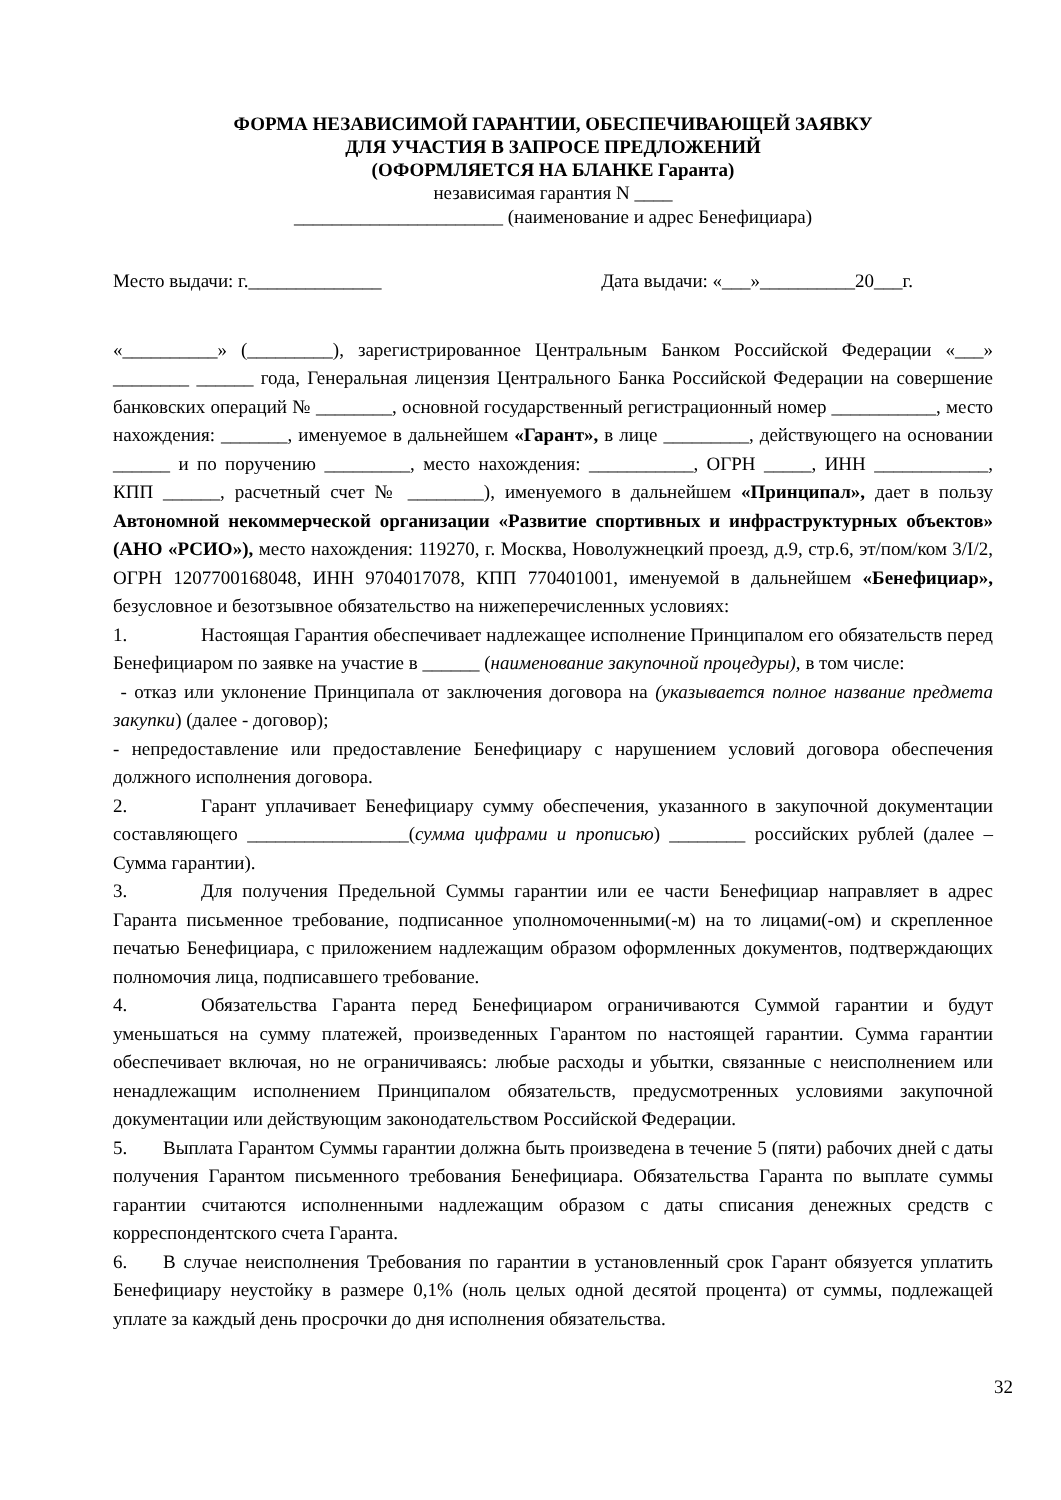ФОРМА НЕЗАВИСИМОЙ ГАРАНТИИ, ОБЕСПЕЧИВАЮЩЕЙ ЗАЯВКУ
ДЛЯ УЧАСТИЯ В ЗАПРОСЕ ПРЕДЛОЖЕНИЙ
(ОФОРМЛЯЕТСЯ НА БЛАНКЕ Гаранта)
независимая гарантия N ____
______________________ (наименование и адрес Бенефициара)
Место выдачи: г.______________ Дата выдачи: «___»__________20___г.
«__________» (_________), зарегистрированное Центральным Банком Российской Федерации «___» ________ ______ года, Генеральная лицензия Центрального Банка Российской Федерации на совершение банковских операций № ________, основной государственный регистрационный номер ___________, место нахождения: _______, именуемое в дальнейшем «Гарант», в лице _________, действующего на основании ______ и по поручению _________, место нахождения: ___________, ОГРН _____, ИНН ____________, КПП ______, расчетный счет № ________), именуемого в дальнейшем «Принципал», дает в пользу Автономной некоммерческой организации «Развитие спортивных и инфраструктурных объектов» (АНО «РСИО»), место нахождения: 119270, г. Москва, Новолужнецкий проезд, д.9, стр.6, эт/пом/ком 3/I/2, ОГРН 1207700168048, ИНН 9704017078, КПП 770401001, именуемой в дальнейшем «Бенефициар», безусловное и безотзывное обязательство на нижеперечисленных условиях:
1. Настоящая Гарантия обеспечивает надлежащее исполнение Принципалом его обязательств перед Бенефициаром по заявке на участие в ______ (наименование закупочной процедуры), в том числе:
- отказ или уклонение Принципала от заключения договора на (указывается полное название предмета закупки) (далее - договор);
- непредоставление или предоставление Бенефициару с нарушением условий договора обеспечения должного исполнения договора.
2. Гарант уплачивает Бенефициару сумму обеспечения, указанного в закупочной документации составляющего _________________(сумма цифрами и прописью) ________ российских рублей (далее – Сумма гарантии).
3. Для получения Предельной Суммы гарантии или ее части Бенефициар направляет в адрес Гаранта письменное требование, подписанное уполномоченными(-м) на то лицами(-ом) и скрепленное печатью Бенефициара, с приложением надлежащим образом оформленных документов, подтверждающих полномочия лица, подписавшего требование.
4. Обязательства Гаранта перед Бенефициаром ограничиваются Суммой гарантии и будут уменьшаться на сумму платежей, произведенных Гарантом по настоящей гарантии. Сумма гарантии обеспечивает включая, но не ограничиваясь: любые расходы и убытки, связанные с неисполнением или ненадлежащим исполнением Принципалом обязательств, предусмотренных условиями закупочной документации или действующим законодательством Российской Федерации.
5. Выплата Гарантом Суммы гарантии должна быть произведена в течение 5 (пяти) рабочих дней с даты получения Гарантом письменного требования Бенефициара. Обязательства Гаранта по выплате суммы гарантии считаются исполненными надлежащим образом с даты списания денежных средств с корреспондентского счета Гаранта.
6. В случае неисполнения Требования по гарантии в установленный срок Гарант обязуется уплатить Бенефициару неустойку в размере 0,1% (ноль целых одной десятой процента) от суммы, подлежащей уплате за каждый день просрочки до дня исполнения обязательства.
32